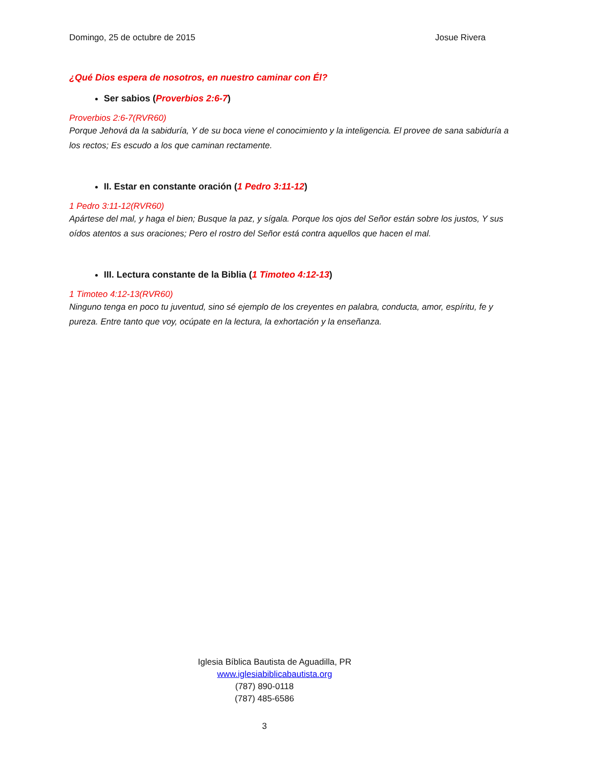Domingo, 25 de octubre de 2015 Josue Rivera
¿Qué Dios espera de nosotros, en nuestro caminar con Él?
Ser sabios (Proverbios 2:6-7)
Proverbios 2:6-7(RVR60)
Porque Jehová da la sabiduría, Y de su boca viene el conocimiento y la inteligencia. El provee de sana sabiduría a los rectos; Es escudo a los que caminan rectamente.
II. Estar en constante oración (1 Pedro 3:11-12)
1 Pedro 3:11-12(RVR60)
Apártese del mal, y haga el bien; Busque la paz, y sígala. Porque los ojos del Señor están sobre los justos, Y sus oídos atentos a sus oraciones; Pero el rostro del Señor está contra aquellos que hacen el mal.
III. Lectura constante de la Biblia (1 Timoteo 4:12-13)
1 Timoteo 4:12-13(RVR60)
Ninguno tenga en poco tu juventud, sino sé ejemplo de los creyentes en palabra, conducta, amor, espíritu, fe y pureza. Entre tanto que voy, ocúpate en la lectura, la exhortación y la enseñanza.
Iglesia Bíblica Bautista de Aguadilla, PR
www.iglesiabiblicabautista.org
(787) 890-0118
(787) 485-6586
3